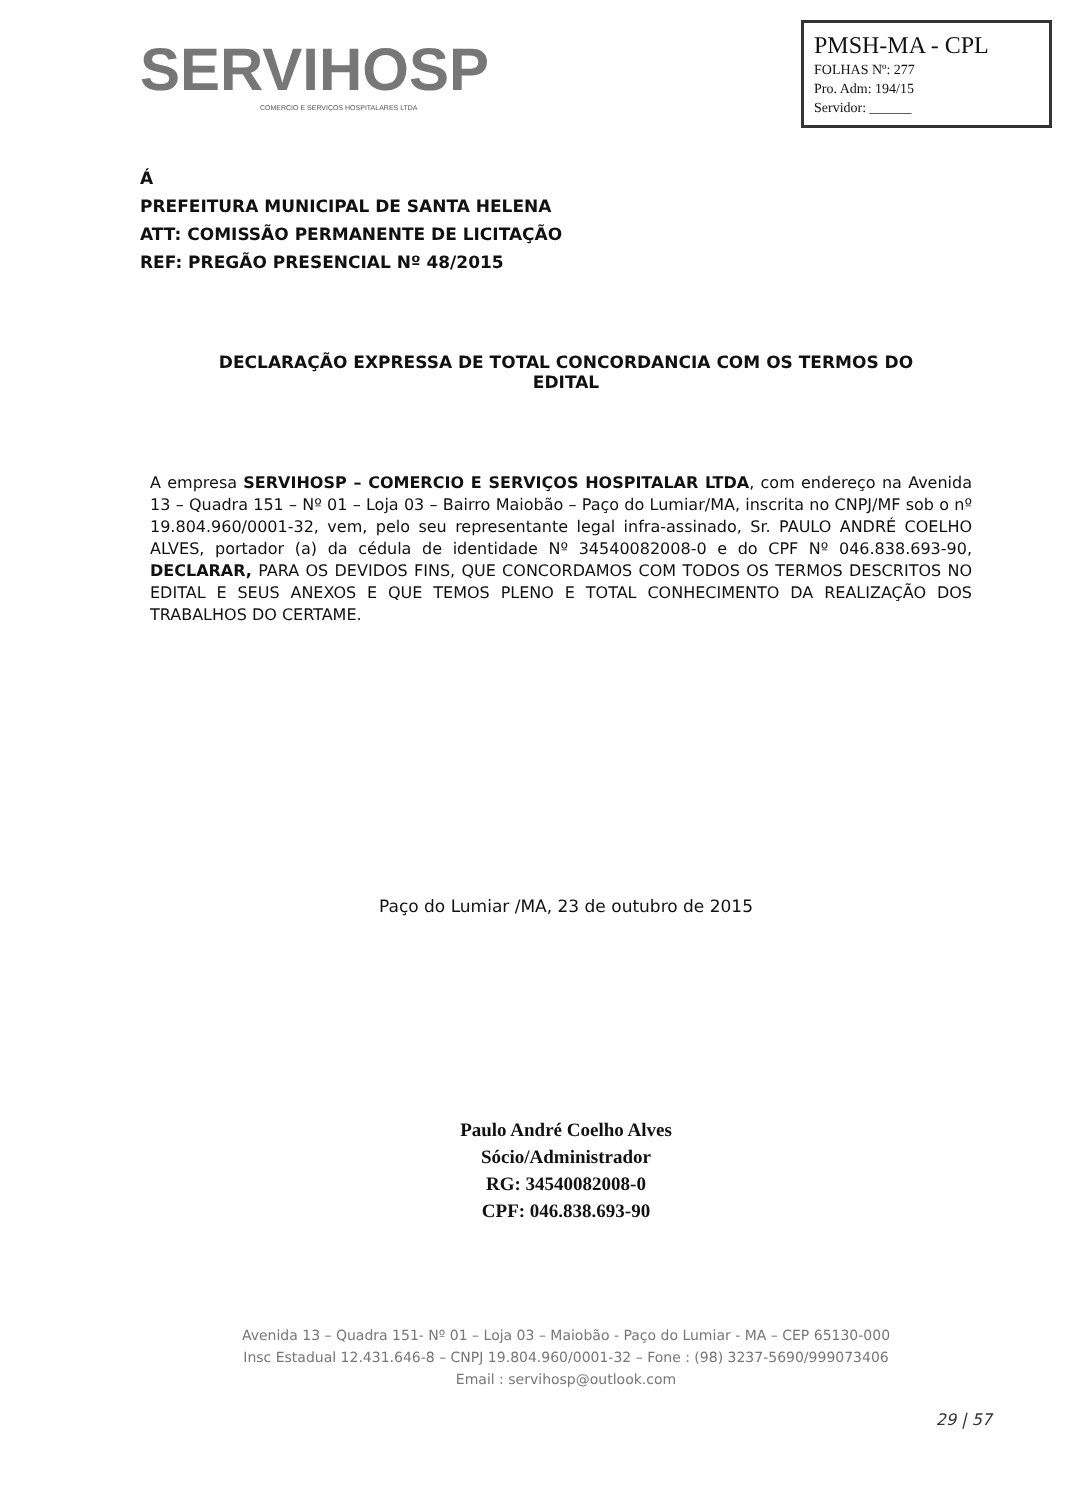SERVIHOSP
COMERCIO E SERVIÇOS HOSPITALARES LTDA
PMSH-MA - CPL
FOLHAS Nº: 277
Pro. Adm: 194/15
Servidor: ______
Á
PREFEITURA MUNICIPAL DE SANTA HELENA
ATT: COMISSÃO PERMANENTE DE LICITAÇÃO
REF: PREGÃO PRESENCIAL Nº 48/2015
DECLARAÇÃO EXPRESSA DE TOTAL CONCORDANCIA COM OS TERMOS DO
EDITAL
A empresa SERVIHOSP – COMERCIO E SERVIÇOS HOSPITALAR LTDA, com endereço na Avenida 13 – Quadra 151 – Nº 01 – Loja 03 – Bairro Maiobão – Paço do Lumiar/MA, inscrita no CNPJ/MF sob o nº 19.804.960/0001-32, vem, pelo seu representante legal infra-assinado, Sr. PAULO ANDRÉ COELHO ALVES, portador (a) da cédula de identidade Nº 34540082008-0 e do CPF Nº 046.838.693-90, DECLARAR, PARA OS DEVIDOS FINS, QUE CONCORDAMOS COM TODOS OS TERMOS DESCRITOS NO EDITAL E SEUS ANEXOS E QUE TEMOS PLENO E TOTAL CONHECIMENTO DA REALIZAÇÃO DOS TRABALHOS DO CERTAME.
Paço do Lumiar /MA, 23 de outubro de 2015
Paulo André Coelho Alves
Sócio/Administrador
RG: 34540082008-0
CPF: 046.838.693-90
Avenida 13 – Quadra 151- Nº 01 – Loja 03 – Maiobão - Paço do Lumiar - MA – CEP 65130-000
Insc Estadual 12.431.646-8 – CNPJ 19.804.960/0001-32 – Fone : (98) 3237-5690/999073406
Email : servihosp@outlook.com
29 | 57